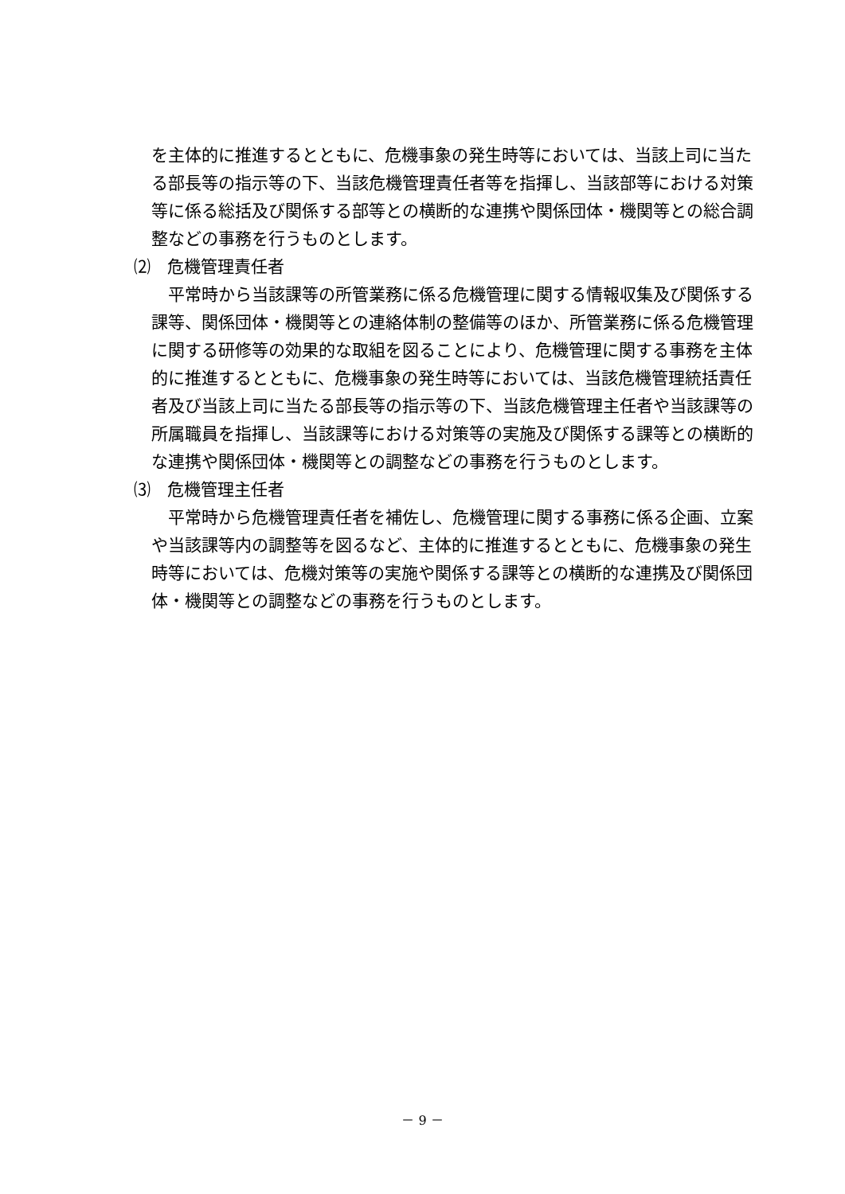を主体的に推進するとともに、危機事象の発生時等においては、当該上司に当たる部長等の指示等の下、当該危機管理責任者等を指揮し、当該部等における対策等に係る総括及び関係する部等との横断的な連携や関係団体・機関等との総合調整などの事務を行うものとします。
⑵　危機管理責任者
平常時から当該課等の所管業務に係る危機管理に関する情報収集及び関係する課等、関係団体・機関等との連絡体制の整備等のほか、所管業務に係る危機管理に関する研修等の効果的な取組を図ることにより、危機管理に関する事務を主体的に推進するとともに、危機事象の発生時等においては、当該危機管理統括責任者及び当該上司に当たる部長等の指示等の下、当該危機管理主任者や当該課等の所属職員を指揮し、当該課等における対策等の実施及び関係する課等との横断的な連携や関係団体・機関等との調整などの事務を行うものとします。
⑶　危機管理主任者
平常時から危機管理責任者を補佐し、危機管理に関する事務に係る企画、立案や当該課等内の調整等を図るなど、主体的に推進するとともに、危機事象の発生時等においては、危機対策等の実施や関係する課等との横断的な連携及び関係団体・機関等との調整などの事務を行うものとします。
－ 9 －